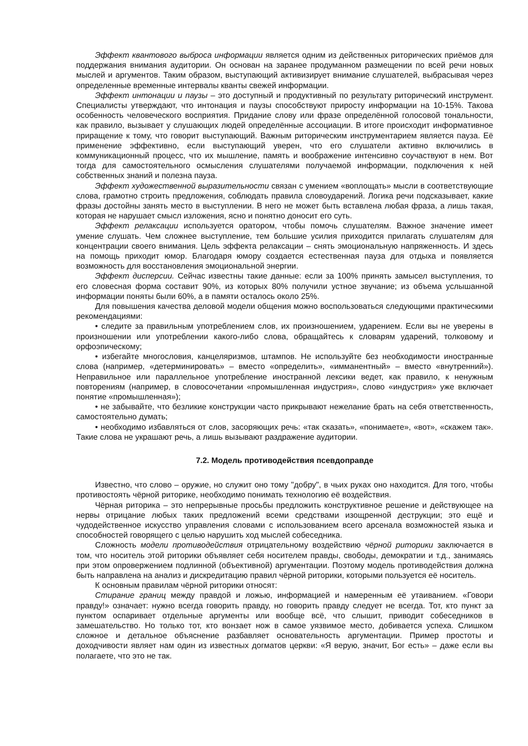Эффект квантового выброса информации является одним из действенных риторических приёмов для поддержания внимания аудитории. Он основан на заранее продуманном размещении по всей речи новых мыслей и аргументов. Таким образом, выступающий активизирует внимание слушателей, выбрасывая через определенные временные интервалы кванты свежей информации.
Эффект интонации и паузы – это доступный и продуктивный по результату риторический инструмент. Специалисты утверждают, что интонация и паузы способствуют приросту информации на 10-15%. Такова особенность человеческого восприятия. Придание слову или фразе определённой голосовой тональности, как правило, вызывает у слушающих людей определённые ассоциации. В итоге происходит информативное приращение к тому, что говорит выступающий. Важным риторическим инструментарием является пауза. Её применение эффективно, если выступающий уверен, что его слушатели активно включились в коммуникационный процесс, что их мышление, память и воображение интенсивно соучаствуют в нем. Вот тогда для самостоятельного осмысления слушателями получаемой информации, подключения к ней собственных знаний и полезна пауза.
Эффект художественной выразительности связан с умением «воплощать» мысли в соответствующие слова, грамотно строить предложения, соблюдать правила словоударений. Логика речи подсказывает, какие фразы достойны занять место в выступлении. В него не может быть вставлена любая фраза, а лишь такая, которая не нарушает смысл изложения, ясно и понятно доносит его суть.
Эффект релаксации используется оратором, чтобы помочь слушателям. Важное значение имеет умение слушать. Чем сложнее выступление, тем большие усилия приходится прилагать слушателям для концентрации своего внимания. Цель эффекта релаксации – снять эмоциональную напряженность. И здесь на помощь приходит юмор. Благодаря юмору создается естественная пауза для отдыха и появляется возможность для восстановления эмоциональной энергии.
Эффект дисперсии. Сейчас известны такие данные: если за 100% принять замысел выступления, то его словесная форма составит 90%, из которых 80% получили устное звучание; из объема услышанной информации поняты были 60%, а в памяти осталось около 25%.
Для повышения качества деловой модели общения можно воспользоваться следующими практическими рекомендациями:
• следите за правильным употреблением слов, их произношением, ударением. Если вы не уверены в произношении или употреблении какого-либо слова, обращайтесь к словарям ударений, толковому и орфоэпическому;
• избегайте многословия, канцеляризмов, штампов. Не используйте без необходимости иностранные слова (например, «детерминировать» – вместо «определить», «имманентный» – вместо «внутренний»). Неправильное или параллельное употребление иностранной лексики ведет, как правило, к ненужным повторениям (например, в словосочетании «промышленная индустрия», слово «индустрия» уже включает понятие «промышленная»);
• не забывайте, что безликие конструкции часто прикрывают нежелание брать на себя ответственность, самостоятельно думать;
• необходимо избавляться от слов, засоряющих речь: «так сказать», «понимаете», «вот», «скажем так». Такие слова не украшают речь, а лишь вызывают раздражение аудитории.
7.2. Модель противодействия псевдоправде
Известно, что слово – оружие, но служит оно тому "добру", в чьих руках оно находится. Для того, чтобы противостоять чёрной риторике, необходимо понимать технологию её воздействия.
Чёрная риторика – это непрерывные просьбы предложить конструктивное решение и действующее на нервы отрицание любых таких предложений всеми средствами изощренной деструкции; это ещё и чудодейственное искусство управления словами с использованием всего арсенала возможностей языка и способностей говорящего с целью нарушить ход мыслей собеседника.
Сложность модели противодействия отрицательному воздействию чёрной риторики заключается в том, что носитель этой риторики объявляет себя носителем правды, свободы, демократии и т.д., занимаясь при этом опровержением подлинной (объективной) аргументации. Поэтому модель противодействия должна быть направлена на анализ и дискредитацию правил чёрной риторики, которыми пользуется её носитель.
К основным правилам чёрной риторики относят:
Стирание границ между правдой и ложью, информацией и намеренным её утаиванием. «Говори правду!» означает: нужно всегда говорить правду, но говорить правду следует не всегда. Тот, кто пункт за пунктом оспаривает отдельные аргументы или вообще всё, что слышит, приводит собеседников в замешательство. Но только тот, кто вонзает нож в самое уязвимое место, добивается успеха. Слишком сложное и детальное объяснение разбавляет основательность аргументации. Пример простоты и доходчивости являет нам один из известных догматов церкви: «Я верую, значит, Бог есть» – даже если вы полагаете, что это не так.